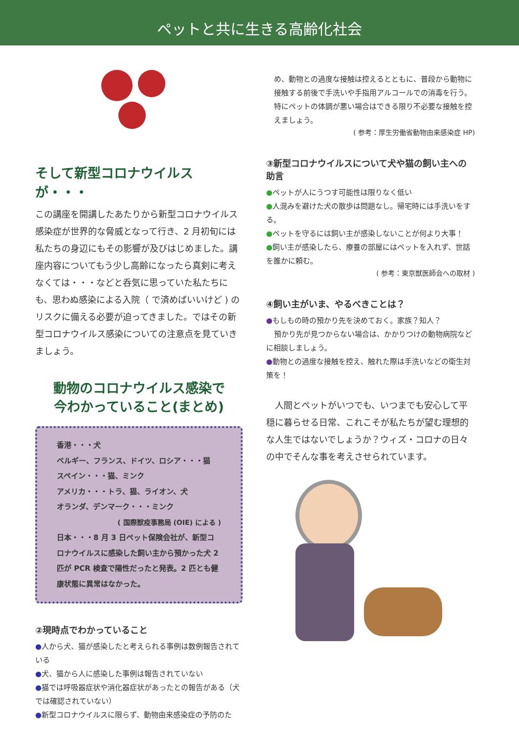ペットと共に生きる高齢化社会
そして新型コロナウイルスが・・・
この講座を開講したあたりから新型コロナウイルス感染症が世界的な脅威となって行き、2 月初旬には私たちの身辺にもその影響が及びはじめました。講座内容についてもう少し高齢になったら真剣に考えなくては・・・などと呑気に思っていた私たちにも、思わぬ感染による入院（ で済めばいいけど ) のリスクに備える必要が迫ってきました。ではその新型コロナウイルス感染についての注意点を見ていきましょう。
動物のコロナウイルス感染で
今わかっていること(まとめ)
香港・・・犬
ベルギー、フランス、ドイツ、ロシア・・・猫
スペイン・・・猫、ミンク
アメリカ・・・トラ、猫、ライオン、犬
オランダ、デンマーク・・・ミンク
( 国際獣疫事務局 (OIE) による )
日本・・・8 月 3 日ペット保険会社が、新型コロナウイルスに感染した飼い主から預かった犬 2 匹が PCR 検査で陽性だったと発表。2 匹とも健康状態に異常はなかった。
②現時点でわかっていること
●人から犬、猫が感染したと考えられる事例は数例報告されている
●犬、猫から人に感染した事例は報告されていない
●猫では呼吸器症状や消化器症状があったとの報告がある（犬では確認されていない）
●新型コロナウイルスに限らず、動物由来感染症の予防のた
め、動物との過度な接触は控えるとともに、普段から動物に接触する前後で手洗いや手指用アルコールでの消毒を行う。特にペットの体調が悪い場合はできる限り不必要な接触を控えましょう。
( 参考：厚生労働省動物由来感染症 HP)
③新型コロナウイルスについて犬や猫の飼い主への助言
●ペットが人にうつす可能性は限りなく低い
●人混みを避けた犬の散歩は問題なし。帰宅時には手洗いをする。
●ペットを守るには飼い主が感染しないことが何より大事！
●飼い主が感染したら、療養の部屋にはペットを入れず、世話を誰かに頼む。
( 参考：東京獣医師会への取材 )
④飼い主がいま、やるべきことは？
●もしもの時の預かり先を決めておく。家族？知人？
預かり先が見つからない場合は、かかりつけの動物病院などに相談しましょう。
●動物との過度な接触を控え、触れた際は手洗いなどの衛生対策を！
　人間とペットがいつでも、いつまでも安心して平穏に暮らせる日常、これこそが私たちが望む理想的な人生ではないでしょうか？ウィズ・コロナの日々の中でそんな事を考えさせられています。